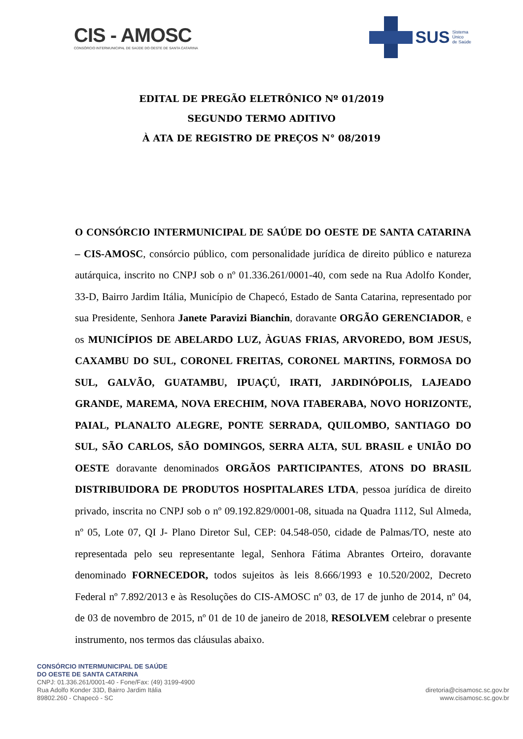CIS - AMOSC
CONSÓRCIO INTERMUNICIPAL DE SAÚDE DO OESTE DE SANTA CATARINA
SUS Sistema
Único
de Saúde
EDITAL DE PREGÃO ELETRÔNICO Nº 01/2019
SEGUNDO TERMO ADITIVO
À ATA DE REGISTRO DE PREÇOS N° 08/2019
O CONSÓRCIO INTERMUNICIPAL DE SAÚDE DO OESTE DE SANTA CATARINA – CIS-AMOSC, consórcio público, com personalidade jurídica de direito público e natureza autárquica, inscrito no CNPJ sob o nº 01.336.261/0001-40, com sede na Rua Adolfo Konder, 33-D, Bairro Jardim Itália, Município de Chapecó, Estado de Santa Catarina, representado por sua Presidente, Senhora Janete Paravizi Bianchin, doravante ORGÃO GERENCIADOR, e os MUNICÍPIOS DE ABELARDO LUZ, ÀGUAS FRIAS, ARVOREDO, BOM JESUS, CAXAMBU DO SUL, CORONEL FREITAS, CORONEL MARTINS, FORMOSA DO SUL, GALVÃO, GUATAMBU, IPUAÇÚ, IRATI, JARDINÓPOLIS, LAJEADO GRANDE, MAREMA, NOVA ERECHIM, NOVA ITABERABA, NOVO HORIZONTE, PAIAL, PLANALTO ALEGRE, PONTE SERRADA, QUILOMBO, SANTIAGO DO SUL, SÃO CARLOS, SÃO DOMINGOS, SERRA ALTA, SUL BRASIL e UNIÃO DO OESTE doravante denominados ORGÃOS PARTICIPANTES, ATONS DO BRASIL DISTRIBUIDORA DE PRODUTOS HOSPITALARES LTDA, pessoa jurídica de direito privado, inscrita no CNPJ sob o nº 09.192.829/0001-08, situada na Quadra 1112, Sul Almeda, nº 05, Lote 07, QI J- Plano Diretor Sul, CEP: 04.548-050, cidade de Palmas/TO, neste ato representada pelo seu representante legal, Senhora Fátima Abrantes Orteiro, doravante denominado FORNECEDOR, todos sujeitos às leis 8.666/1993 e 10.520/2002, Decreto Federal nº 7.892/2013 e às Resoluções do CIS-AMOSC nº 03, de 17 de junho de 2014, nº 04, de 03 de novembro de 2015, nº 01 de 10 de janeiro de 2018, RESOLVEM celebrar o presente instrumento, nos termos das cláusulas abaixo.
CONSÓRCIO INTERMUNICIPAL DE SAÚDE
DO OESTE DE SANTA CATARINA
CNPJ: 01.336.261/0001-40 - Fone/Fax: (49) 3199-4900
Rua Adolfo Konder 33D, Bairro Jardim Itália
89802.260 - Chapecó - SC
diretoria@cisamosc.sc.gov.br
www.cisamosc.sc.gov.br